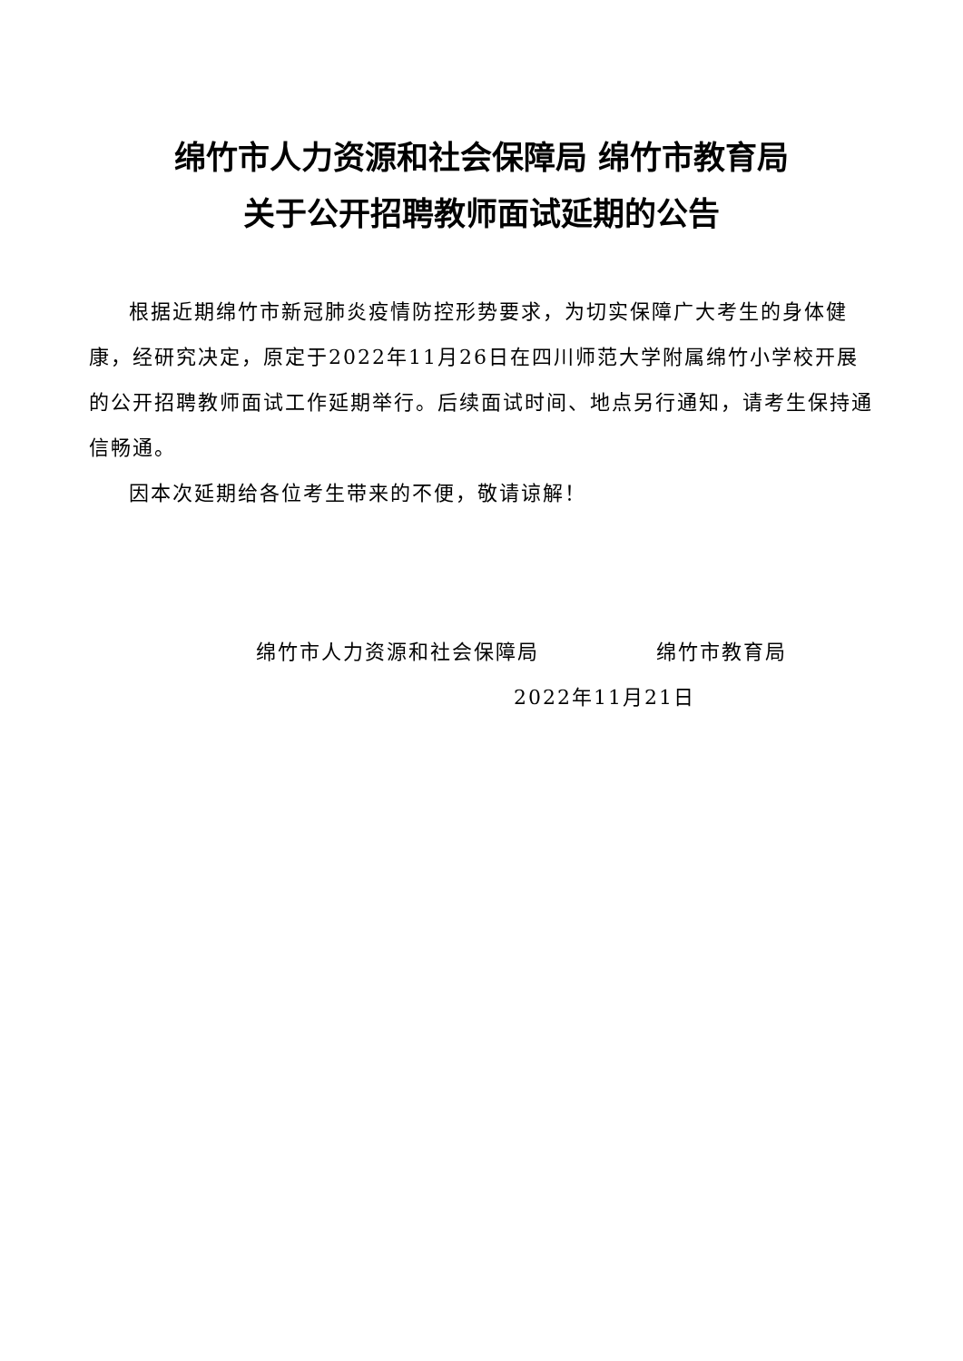绵竹市人力资源和社会保障局 绵竹市教育局
关于公开招聘教师面试延期的公告
根据近期绵竹市新冠肺炎疫情防控形势要求，为切实保障广大考生的身体健康，经研究决定，原定于2022年11月26日在四川师范大学附属绵竹小学校开展的公开招聘教师面试工作延期举行。后续面试时间、地点另行通知，请考生保持通信畅通。
因本次延期给各位考生带来的不便，敬请谅解！
绵竹市人力资源和社会保障局 绵竹市教育局
2022年11月21日